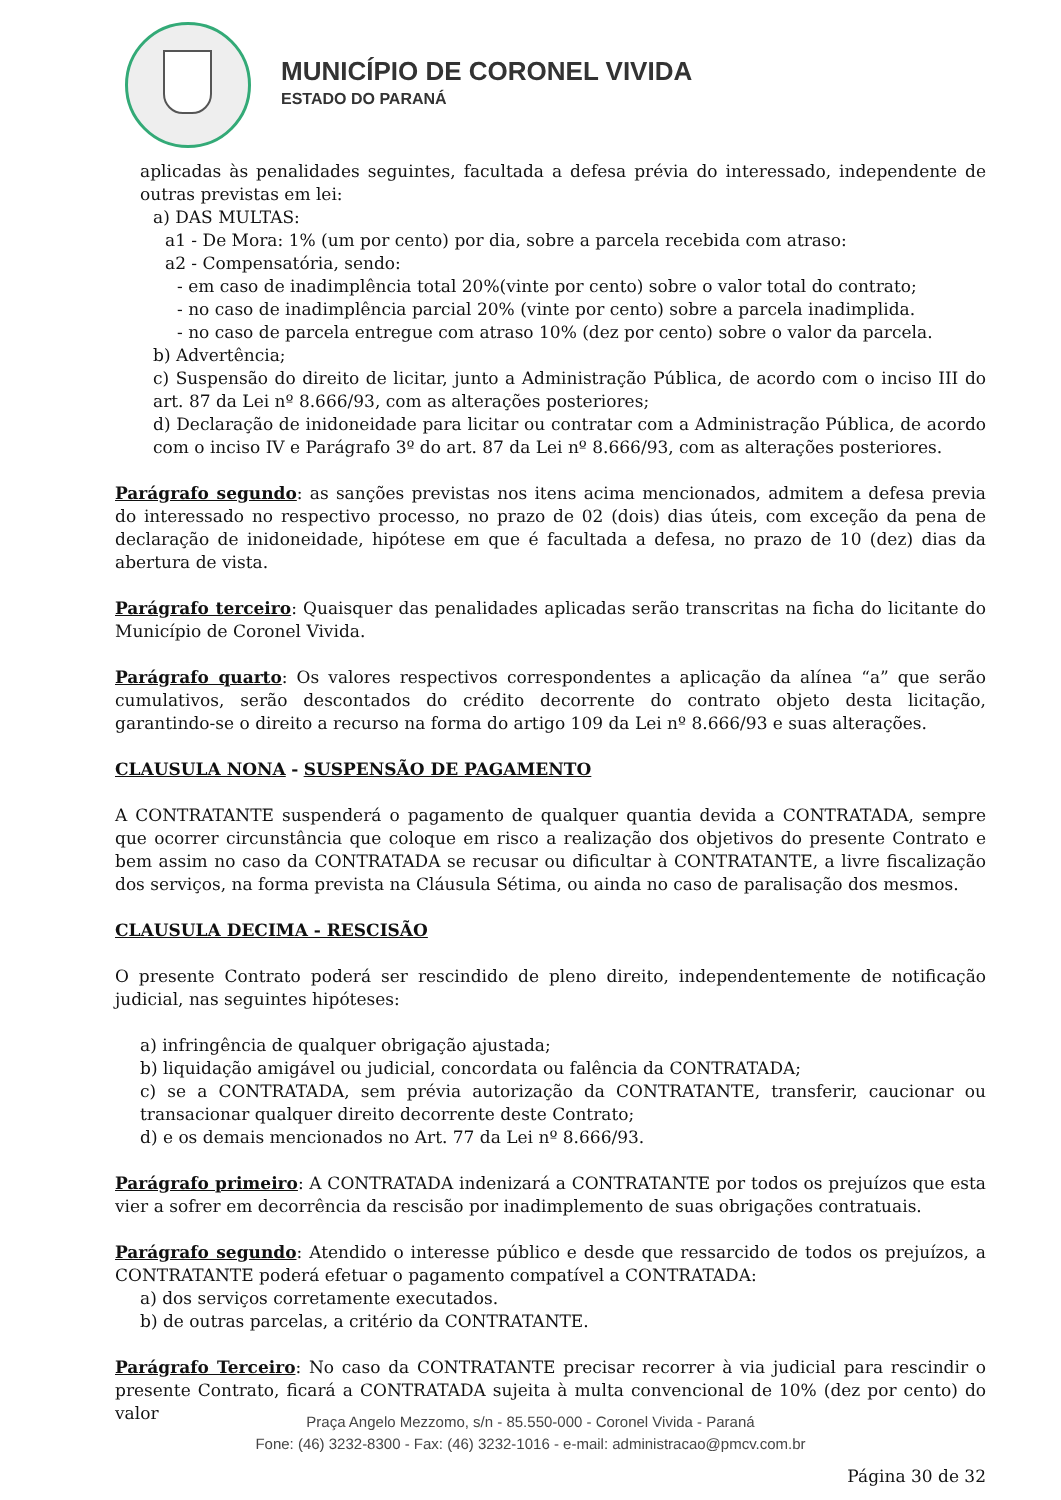MUNICÍPIO DE CORONEL VIVIDA
ESTADO DO PARANÁ
aplicadas às penalidades seguintes, facultada a defesa prévia do interessado, independente de outras previstas em lei:
a) DAS MULTAS:
a1 - De Mora: 1% (um por cento) por dia, sobre a parcela recebida com atraso:
a2 - Compensatória, sendo:
- em caso de inadimplência total 20%(vinte por cento) sobre o valor total do contrato;
- no caso de inadimplência parcial 20% (vinte por cento) sobre a parcela inadimplida.
- no caso de parcela entregue com atraso 10% (dez por cento) sobre o valor da parcela.
b) Advertência;
c) Suspensão do direito de licitar, junto a Administração Pública, de acordo com o inciso III do art. 87 da Lei nº 8.666/93, com as alterações posteriores;
d) Declaração de inidoneidade para licitar ou contratar com a Administração Pública, de acordo com o inciso IV e Parágrafo 3º do art. 87 da Lei nº 8.666/93, com as alterações posteriores.
Parágrafo segundo: as sanções previstas nos itens acima mencionados, admitem a defesa previa do interessado no respectivo processo, no prazo de 02 (dois) dias úteis, com exceção da pena de declaração de inidoneidade, hipótese em que é facultada a defesa, no prazo de 10 (dez) dias da abertura de vista.
Parágrafo terceiro: Quaisquer das penalidades aplicadas serão transcritas na ficha do licitante do Município de Coronel Vivida.
Parágrafo quarto: Os valores respectivos correspondentes a aplicação da alínea “a” que serão cumulativos, serão descontados do crédito decorrente do contrato objeto desta licitação, garantindo-se o direito a recurso na forma do artigo 109 da Lei nº 8.666/93 e suas alterações.
CLAUSULA NONA - SUSPENSÃO DE PAGAMENTO
A CONTRATANTE suspenderá o pagamento de qualquer quantia devida a CONTRATADA, sempre que ocorrer circunstância que coloque em risco a realização dos objetivos do presente Contrato e bem assim no caso da CONTRATADA se recusar ou dificultar à CONTRATANTE, a livre fiscalização dos serviços, na forma prevista na Cláusula Sétima, ou ainda no caso de paralisação dos mesmos.
CLAUSULA DECIMA - RESCISÃO
O presente Contrato poderá ser rescindido de pleno direito, independentemente de notificação judicial, nas seguintes hipóteses:
a) infringência de qualquer obrigação ajustada;
b) liquidação amigável ou judicial, concordata ou falência da CONTRATADA;
c) se a CONTRATADA, sem prévia autorização da CONTRATANTE, transferir, caucionar ou transacionar qualquer direito decorrente deste Contrato;
d) e os demais mencionados no Art. 77 da Lei nº 8.666/93.
Parágrafo primeiro: A CONTRATADA indenizará a CONTRATANTE por todos os prejuízos que esta vier a sofrer em decorrência da rescisão por inadimplemento de suas obrigações contratuais.
Parágrafo segundo: Atendido o interesse público e desde que ressarcido de todos os prejuízos, a CONTRATANTE poderá efetuar o pagamento compatível a CONTRATADA:
a) dos serviços corretamente executados.
b) de outras parcelas, a critério da CONTRATANTE.
Parágrafo Terceiro: No caso da CONTRATANTE precisar recorrer à via judicial para rescindir o presente Contrato, ficará a CONTRATADA sujeita à multa convencional de 10% (dez por cento) do valor
Página 30 de 32
Praça Angelo Mezzomo, s/n - 85.550-000 - Coronel Vivida - Paraná
Fone: (46) 3232-8300 - Fax: (46) 3232-1016 - e-mail: administracao@pmcv.com.br